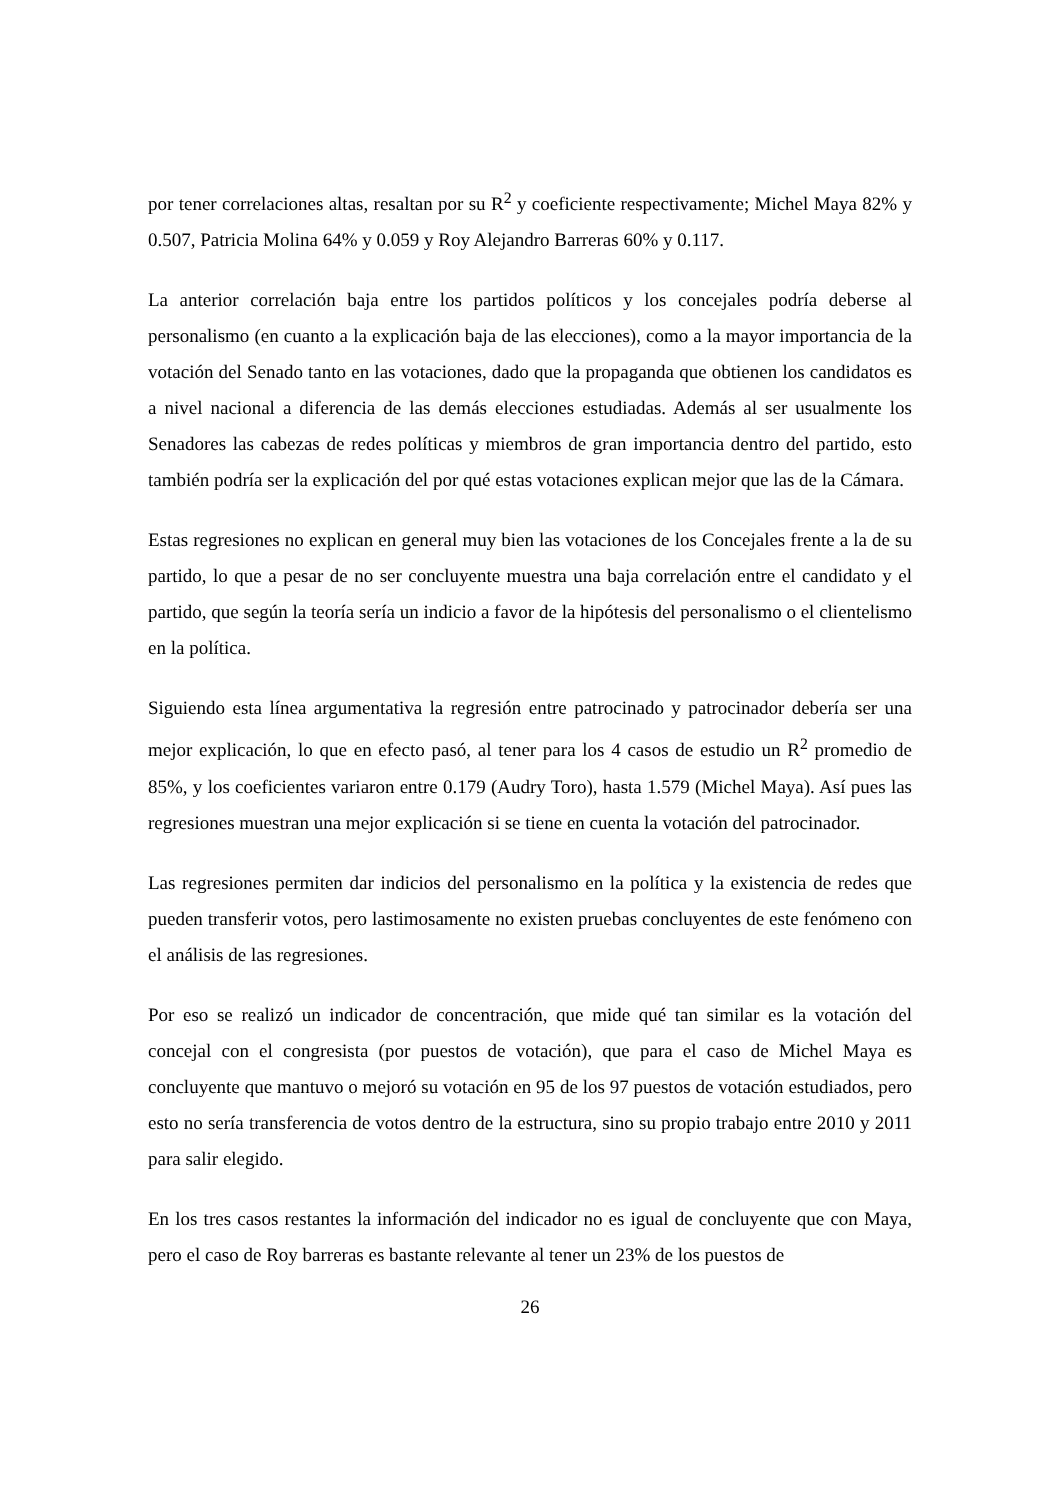por tener correlaciones altas, resaltan por su R<sup>2</sup> y coeficiente respectivamente; Michel Maya 82% y 0.507, Patricia Molina 64% y 0.059 y Roy Alejandro Barreras 60% y 0.117.
La anterior correlación baja entre los partidos políticos y los concejales podría deberse al personalismo (en cuanto a la explicación baja de las elecciones), como a la mayor importancia de la votación del Senado tanto en las votaciones, dado que la propaganda que obtienen los candidatos es a nivel nacional a diferencia de las demás elecciones estudiadas. Además al ser usualmente los Senadores las cabezas de redes políticas y miembros de gran importancia dentro del partido, esto también podría ser la explicación del por qué estas votaciones explican mejor que las de la Cámara.
Estas regresiones no explican en general muy bien las votaciones de los Concejales frente a la de su partido, lo que a pesar de no ser concluyente muestra una baja correlación entre el candidato y el partido, que según la teoría sería un indicio a favor de la hipótesis del personalismo o el clientelismo en la política.
Siguiendo esta línea argumentativa la regresión entre patrocinado y patrocinador debería ser una mejor explicación, lo que en efecto pasó, al tener para los 4 casos de estudio un R<sup>2</sup> promedio de 85%, y los coeficientes variaron entre 0.179 (Audry Toro), hasta 1.579 (Michel Maya). Así pues las regresiones muestran una mejor explicación si se tiene en cuenta la votación del patrocinador.
Las regresiones permiten dar indicios del personalismo en la política y la existencia de redes que pueden transferir votos, pero lastimosamente no existen pruebas concluyentes de este fenómeno con el análisis de las regresiones.
Por eso se realizó un indicador de concentración, que mide qué tan similar es la votación del concejal con el congresista (por puestos de votación), que para el caso de Michel Maya es concluyente que mantuvo o mejoró su votación en 95 de los 97 puestos de votación estudiados, pero esto no sería transferencia de votos dentro de la estructura, sino su propio trabajo entre 2010 y 2011 para salir elegido.
En los tres casos restantes la información del indicador no es igual de concluyente que con Maya, pero el caso de Roy barreras es bastante relevante al tener un 23% de los puestos de
26